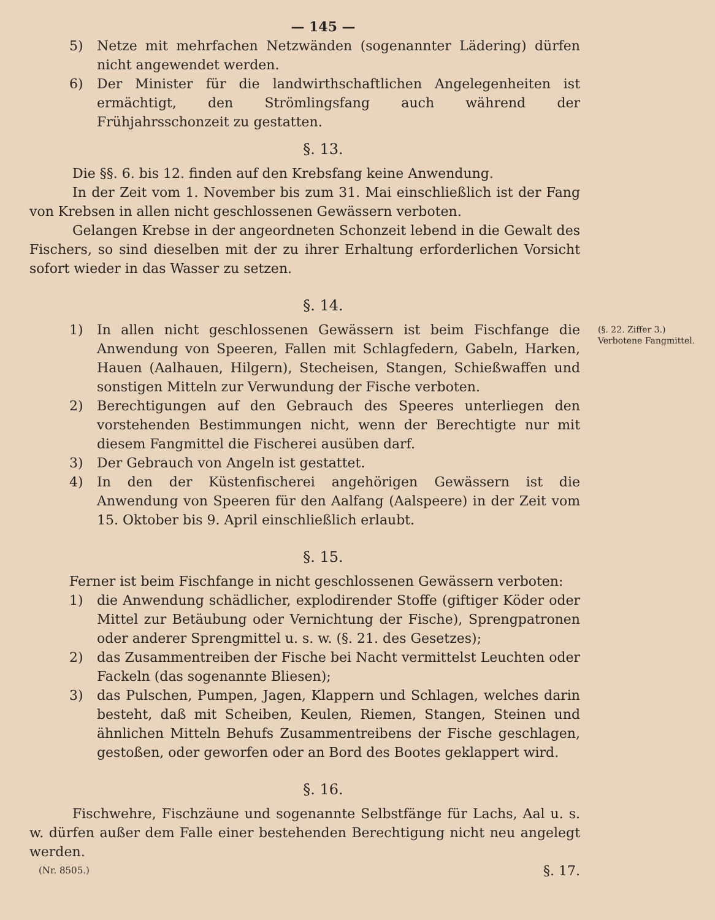— 145 —
5) Netze mit mehrfachen Netzwänden (sogenannter Lädering) dürfen nicht angewendet werden.
6) Der Minister für die landwirthschaftlichen Angelegenheiten ist ermächtigt, den Strömlingsfang auch während der Frühjahrsschonzeit zu gestatten.
§. 13.
Die §§. 6. bis 12. finden auf den Krebsfang keine Anwendung.
In der Zeit vom 1. November bis zum 31. Mai einschließlich ist der Fang von Krebsen in allen nicht geschlossenen Gewässern verboten.
Gelangen Krebse in der angeordneten Schonzeit lebend in die Gewalt des Fischers, so sind dieselben mit der zu ihrer Erhaltung erforderlichen Vorsicht sofort wieder in das Wasser zu setzen.
§. 14.
(§. 22. Ziffer 3.)
Verbotene Fangmittel.
1) In allen nicht geschlossenen Gewässern ist beim Fischfange die Anwendung von Speeren, Fallen mit Schlagfedern, Gabeln, Harken, Hauen (Aalhauen, Hilgern), Stecheisen, Stangen, Schießwaffen und sonstigen Mitteln zur Verwundung der Fische verboten.
2) Berechtigungen auf den Gebrauch des Speeres unterliegen den vorstehenden Bestimmungen nicht, wenn der Berechtigte nur mit diesem Fangmittel die Fischerei ausüben darf.
3) Der Gebrauch von Angeln ist gestattet.
4) In den der Küstenfischerei angehörigen Gewässern ist die Anwendung von Speeren für den Aalfang (Aalspeere) in der Zeit vom 15. Oktober bis 9. April einschließlich erlaubt.
§. 15.
Ferner ist beim Fischfange in nicht geschlossenen Gewässern verboten:
1) die Anwendung schädlicher, explodirender Stoffe (giftiger Köder oder Mittel zur Betäubung oder Vernichtung der Fische), Sprengpatronen oder anderer Sprengmittel u. s. w. (§. 21. des Gesetzes);
2) das Zusammentreiben der Fische bei Nacht vermittelst Leuchten oder Fackeln (das sogenannte Bliesen);
3) das Pulschen, Pumpen, Jagen, Klappern und Schlagen, welches darin besteht, daß mit Scheiben, Keulen, Riemen, Stangen, Steinen und ähnlichen Mitteln Behufs Zusammentreibens der Fische geschlagen, gestoßen, oder geworfen oder an Bord des Bootes geklappert wird.
§. 16.
Fischwehre, Fischzäune und sogenannte Selbstfänge für Lachs, Aal u. s. w. dürfen außer dem Falle einer bestehenden Berechtigung nicht neu angelegt werden.
(Nr. 8505.) §. 17.